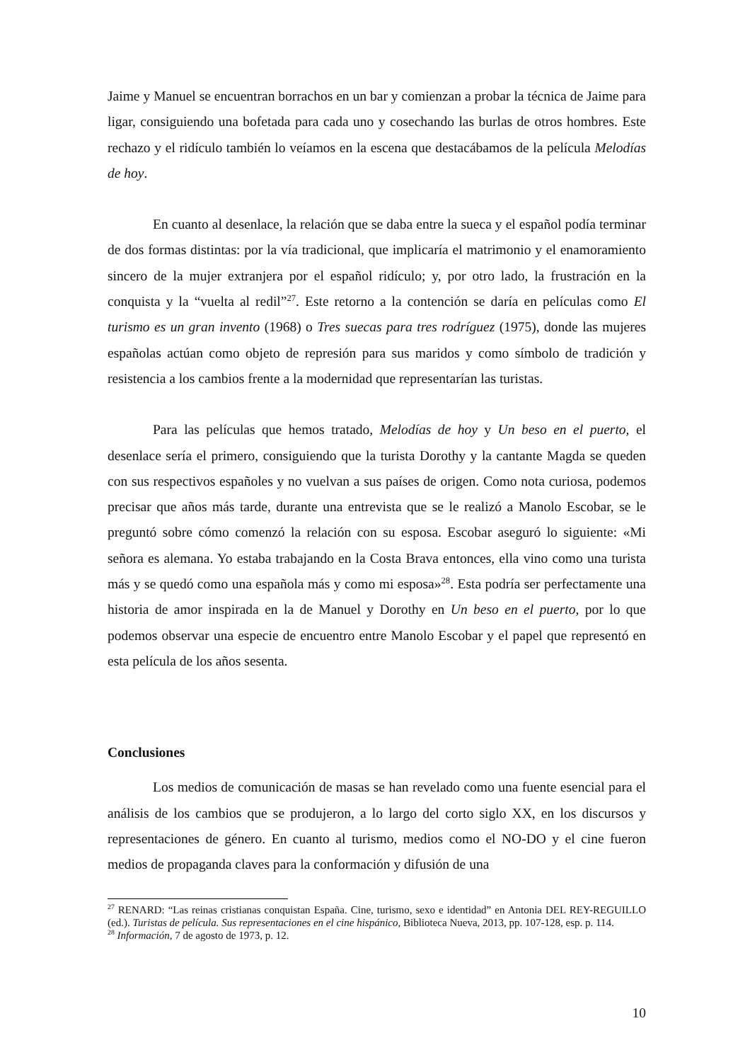Jaime y Manuel se encuentran borrachos en un bar y comienzan a probar la técnica de Jaime para ligar, consiguiendo una bofetada para cada uno y cosechando las burlas de otros hombres. Este rechazo y el ridículo también lo veíamos en la escena que destacábamos de la película Melodías de hoy.
En cuanto al desenlace, la relación que se daba entre la sueca y el español podía terminar de dos formas distintas: por la vía tradicional, que implicaría el matrimonio y el enamoramiento sincero de la mujer extranjera por el español ridículo; y, por otro lado, la frustración en la conquista y la “vuelta al redil”<sup>27</sup>. Este retorno a la contención se daría en películas como El turismo es un gran invento (1968) o Tres suecas para tres rodríguez (1975), donde las mujeres españolas actúan como objeto de represión para sus maridos y como símbolo de tradición y resistencia a los cambios frente a la modernidad que representarían las turistas.
Para las películas que hemos tratado, Melodías de hoy y Un beso en el puerto, el desenlace sería el primero, consiguiendo que la turista Dorothy y la cantante Magda se queden con sus respectivos españoles y no vuelvan a sus países de origen. Como nota curiosa, podemos precisar que años más tarde, durante una entrevista que se le realizó a Manolo Escobar, se le preguntó sobre cómo comenzó la relación con su esposa. Escobar aseguró lo siguiente: «Mi señora es alemana. Yo estaba trabajando en la Costa Brava entonces, ella vino como una turista más y se quedó como una española más y como mi esposa»<sup>28</sup>. Esta podría ser perfectamente una historia de amor inspirada en la de Manuel y Dorothy en Un beso en el puerto, por lo que podemos observar una especie de encuentro entre Manolo Escobar y el papel que representó en esta película de los años sesenta.
Conclusiones
Los medios de comunicación de masas se han revelado como una fuente esencial para el análisis de los cambios que se produjeron, a lo largo del corto siglo XX, en los discursos y representaciones de género. En cuanto al turismo, medios como el NO-DO y el cine fueron medios de propaganda claves para la conformación y difusión de una
<sup>27</sup> RENARD: “Las reinas cristianas conquistan España. Cine, turismo, sexo e identidad” en Antonia DEL REY-REGUILLO (ed.). Turistas de película. Sus representaciones en el cine hispánico, Biblioteca Nueva, 2013, pp. 107-128, esp. p. 114.
<sup>28</sup> Información, 7 de agosto de 1973, p. 12.
10